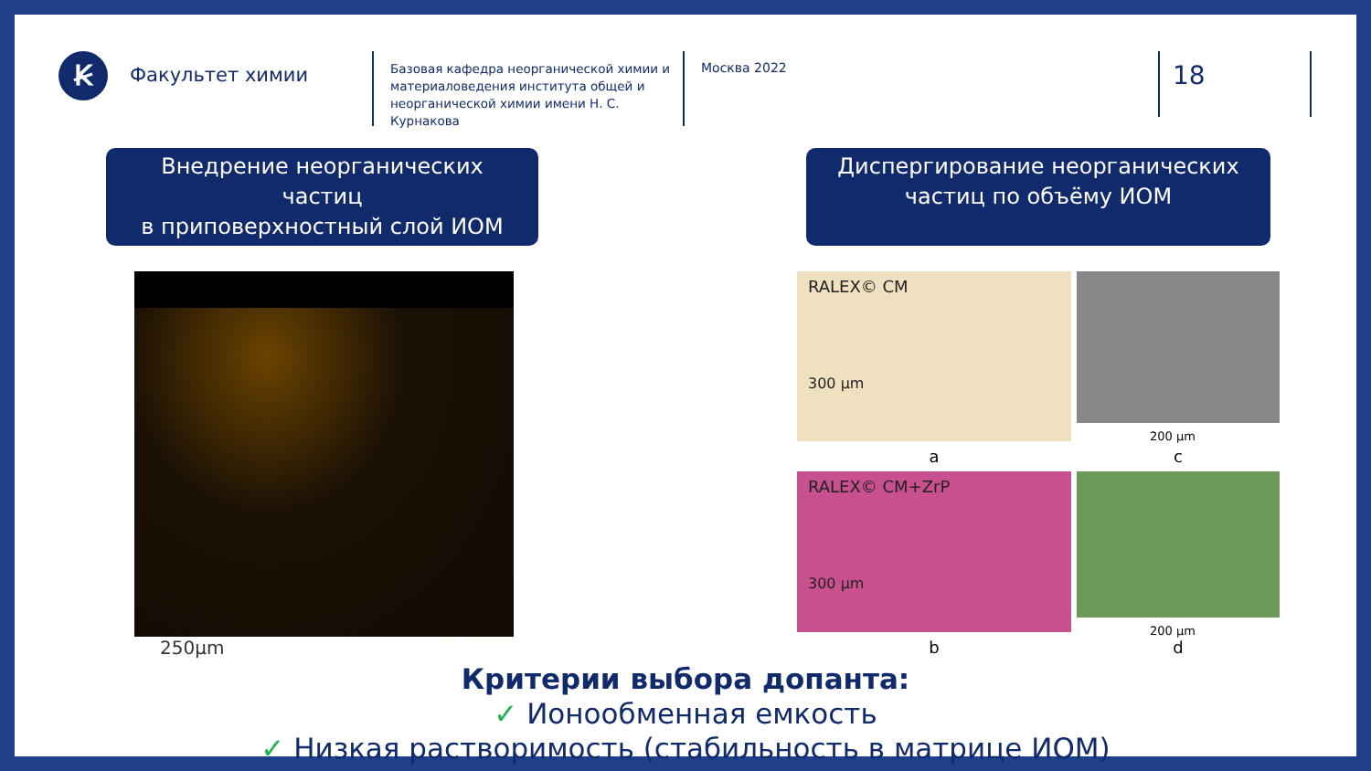Ꞣ
Факультет химии
Базовая кафедра неорганической химии и материаловедения института общей и неорганической химии имени Н. С. Курнакова
Москва 2022
18
Внедрение неорганических частиц
в приповерхностный слой ИОМ
Диспергирование неорганических
частиц по объёму ИОМ
250μm
RALEX© CM
300 μm
200 μm
a
c
RALEX© CM+ZrP
300 μm
200 μm
b
d
Критерии выбора допанта:
✓ Ионообменная емкость
✓ Низкая растворимость (стабильность в матрице ИОМ)